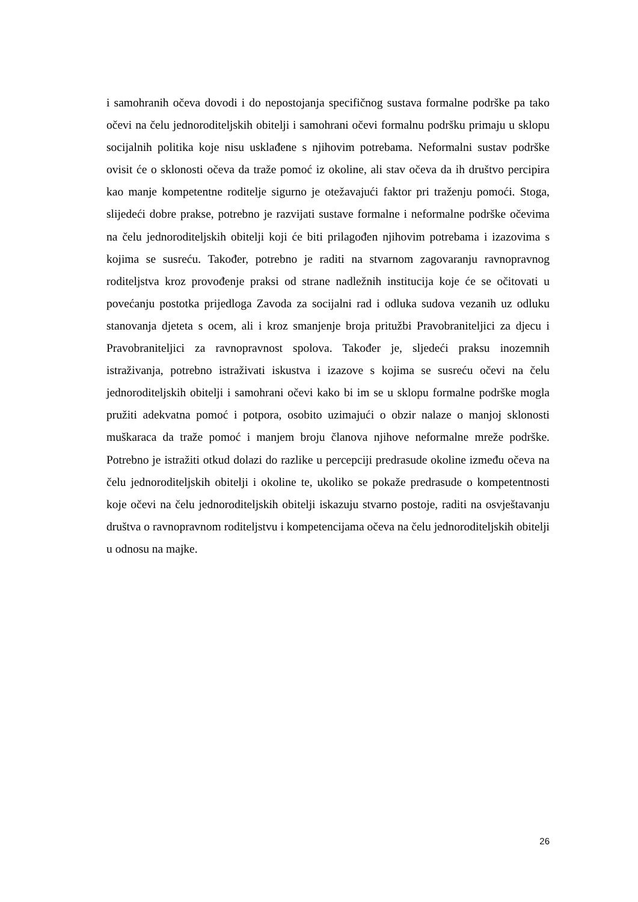i samohranih očeva dovodi i do nepostojanja specifičnog sustava formalne podrške pa tako očevi na čelu jednoroditeljskih obitelji i samohrani očevi formalnu podršku primaju u sklopu socijalnih politika koje nisu usklađene s njihovim potrebama. Neformalni sustav podrške ovisit će o sklonosti očeva da traže pomoć iz okoline, ali stav očeva da ih društvo percipira kao manje kompetentne roditelje sigurno je otežavajući faktor pri traženju pomoći. Stoga, slijedeći dobre prakse, potrebno je razvijati sustave formalne i neformalne podrške očevima na čelu jednoroditeljskih obitelji koji će biti prilagođen njihovim potrebama i izazovima s kojima se susreću. Također, potrebno je raditi na stvarnom zagovaranju ravnopravnog roditeljstva kroz provođenje praksi od strane nadležnih institucija koje će se očitovati u povećanju postotka prijedloga Zavoda za socijalni rad i odluka sudova vezanih uz odluku stanovanja djeteta s ocem, ali i kroz smanjenje broja pritužbi Pravobraniteljici za djecu i Pravobraniteljici za ravnopravnost spolova. Također je, sljedeći praksu inozemnih istraživanja, potrebno istraživati iskustva i izazove s kojima se susreću očevi na čelu jednoroditeljskih obitelji i samohrani očevi kako bi im se u sklopu formalne podrške mogla pružiti adekvatna pomoć i potpora, osobito uzimajući o obzir nalaze o manjoj sklonosti muškaraca da traže pomoć i manjem broju članova njihove neformalne mreže podrške. Potrebno je istražiti otkud dolazi do razlike u percepciji predrasude okoline između očeva na čelu jednoroditeljskih obitelji i okoline te, ukoliko se pokaže predrasude o kompetentnosti koje očevi na čelu jednoroditeljskih obitelji iskazuju stvarno postoje, raditi na osvještavanju društva o ravnopravnom roditeljstvu i kompetencijama očeva na čelu jednoroditeljskih obitelji u odnosu na majke.
26